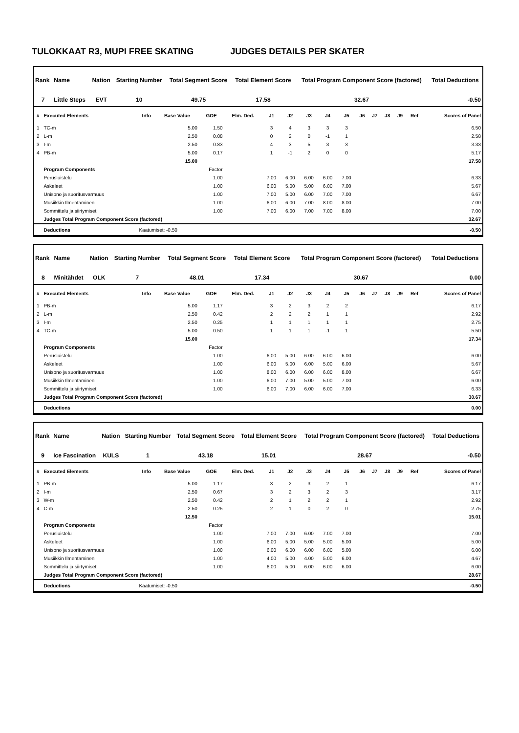TULOKKAAT R3, MUPI FREE SKATING JUDGES DETAILS PER SKATER
| Rank | Name | Nation | Starting Number | Total Segment Score | Total Element Score | Total Program Component Score (factored) | Total Deductions |
| --- | --- | --- | --- | --- | --- | --- | --- |
| 7 | Little Steps | EVT | 10 | 49.75 | 17.58 | 32.67 | -0.50 |
| # | Executed Elements | Info | Base Value | GOE | Elm. Ded. | J1 | J2 | J3 | J4 | J5 | J6 | J7 | J8 | J9 | Ref | Scores of Panel |
| --- | --- | --- | --- | --- | --- | --- | --- | --- | --- | --- | --- | --- | --- | --- | --- | --- |
| 1 | TC-m | | 5.00 | 1.50 | | 3 | 4 | 3 | 3 | 3 | | | | | | 6.50 |
| 2 | L-m | | 2.50 | 0.08 | | 0 | 2 | 0 | -1 | 1 | | | | | | 2.58 |
| 3 | I-m | | 2.50 | 0.83 | | 4 | 3 | 5 | 3 | 3 | | | | | | 3.33 |
| 4 | PB-m | | 5.00 | 0.17 | | 1 | -1 | 2 | 0 | 0 | | | | | | 5.17 |
| | | | 15.00 | | | | | | | | | | | | | 17.58 |
| | Program Components | | | Factor | | | | | | | | | | | | |
| | Perusluistelu | | | 1.00 | | 7.00 | 6.00 | 6.00 | 6.00 | 7.00 | | | | | | 6.33 |
| | Askeleet | | | 1.00 | | 6.00 | 5.00 | 5.00 | 6.00 | 7.00 | | | | | | 5.67 |
| | Unisono ja suoritusvarmuus | | | 1.00 | | 7.00 | 5.00 | 6.00 | 7.00 | 7.00 | | | | | | 6.67 |
| | Musiikkin Ilmentaminen | | | 1.00 | | 6.00 | 6.00 | 7.00 | 8.00 | 8.00 | | | | | | 7.00 |
| | Sommittelu ja siirtymiset | | | 1.00 | | 7.00 | 6.00 | 7.00 | 7.00 | 8.00 | | | | | | 7.00 |
| | Judges Total Program Component Score (factored) | | | | | | | | | | | | | | | 32.67 |
| | Deductions | Kaatumiset: -0.50 | | | | | | | | | | | | | | -0.50 |
| Rank | Name | Nation | Starting Number | Total Segment Score | Total Element Score | Total Program Component Score (factored) | Total Deductions |
| --- | --- | --- | --- | --- | --- | --- | --- |
| 8 | Minitähdet | OLK | 7 | 48.01 | 17.34 | 30.67 | 0.00 |
| # | Executed Elements | Info | Base Value | GOE | Elm. Ded. | J1 | J2 | J3 | J4 | J5 | J6 | J7 | J8 | J9 | Ref | Scores of Panel |
| --- | --- | --- | --- | --- | --- | --- | --- | --- | --- | --- | --- | --- | --- | --- | --- | --- |
| 1 | PB-m | | 5.00 | 1.17 | | 3 | 2 | 3 | 2 | 2 | | | | | | 6.17 |
| 2 | L-m | | 2.50 | 0.42 | | 2 | 2 | 2 | 1 | 1 | | | | | | 2.92 |
| 3 | I-m | | 2.50 | 0.25 | | 1 | 1 | 1 | 1 | 1 | | | | | | 2.75 |
| 4 | TC-m | | 5.00 | 0.50 | | 1 | 1 | 1 | -1 | 1 | | | | | | 5.50 |
| | | | 15.00 | | | | | | | | | | | | | 17.34 |
| | Program Components | | | Factor | | | | | | | | | | | | |
| | Perusluistelu | | | 1.00 | | 6.00 | 5.00 | 6.00 | 6.00 | 6.00 | | | | | | 6.00 |
| | Askeleet | | | 1.00 | | 6.00 | 5.00 | 6.00 | 5.00 | 6.00 | | | | | | 5.67 |
| | Unisono ja suoritusvarmuus | | | 1.00 | | 8.00 | 6.00 | 6.00 | 6.00 | 8.00 | | | | | | 6.67 |
| | Musiikkin Ilmentaminen | | | 1.00 | | 6.00 | 7.00 | 5.00 | 5.00 | 7.00 | | | | | | 6.00 |
| | Sommittelu ja siirtymiset | | | 1.00 | | 6.00 | 7.00 | 6.00 | 6.00 | 7.00 | | | | | | 6.33 |
| | Judges Total Program Component Score (factored) | | | | | | | | | | | | | | | 30.67 |
| | Deductions | | | | | | | | | | | | | | | 0.00 |
| Rank | Name | Nation | Starting Number | Total Segment Score | Total Element Score | Total Program Component Score (factored) | Total Deductions |
| --- | --- | --- | --- | --- | --- | --- | --- |
| 9 | Ice Fascination | KULS | 1 | 43.18 | 15.01 | 28.67 | -0.50 |
| # | Executed Elements | Info | Base Value | GOE | Elm. Ded. | J1 | J2 | J3 | J4 | J5 | J6 | J7 | J8 | J9 | Ref | Scores of Panel |
| --- | --- | --- | --- | --- | --- | --- | --- | --- | --- | --- | --- | --- | --- | --- | --- | --- |
| 1 | PB-m | | 5.00 | 1.17 | | 3 | 2 | 3 | 2 | 1 | | | | | | 6.17 |
| 2 | I-m | | 2.50 | 0.67 | | 3 | 2 | 3 | 2 | 3 | | | | | | 3.17 |
| 3 | W-m | | 2.50 | 0.42 | | 2 | 1 | 2 | 2 | 1 | | | | | | 2.92 |
| 4 | C-m | | 2.50 | 0.25 | | 2 | 1 | 0 | 2 | 0 | | | | | | 2.75 |
| | | | 12.50 | | | | | | | | | | | | | 15.01 |
| | Program Components | | | Factor | | | | | | | | | | | | |
| | Perusluistelu | | | 1.00 | | 7.00 | 7.00 | 6.00 | 7.00 | 7.00 | | | | | | 7.00 |
| | Askeleet | | | 1.00 | | 6.00 | 5.00 | 5.00 | 5.00 | 5.00 | | | | | | 5.00 |
| | Unisono ja suoritusvarmuus | | | 1.00 | | 6.00 | 6.00 | 6.00 | 6.00 | 5.00 | | | | | | 6.00 |
| | Musiikkin Ilmentaminen | | | 1.00 | | 4.00 | 5.00 | 4.00 | 5.00 | 6.00 | | | | | | 4.67 |
| | Sommittelu ja siirtymiset | | | 1.00 | | 6.00 | 5.00 | 6.00 | 6.00 | 6.00 | | | | | | 6.00 |
| | Judges Total Program Component Score (factored) | | | | | | | | | | | | | | | 28.67 |
| | Deductions | Kaatumiset: -0.50 | | | | | | | | | | | | | | -0.50 |